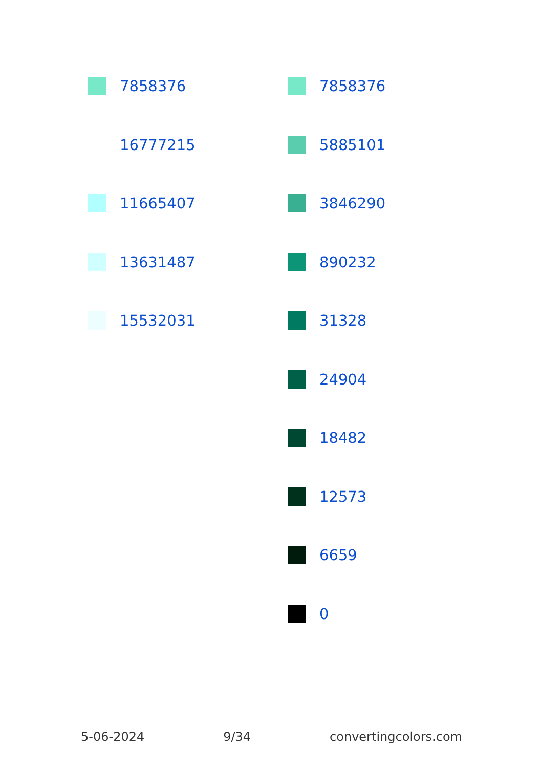7858376
16777215
11665407
13631487
15532031
7858376
5885101
3846290
890232
31328
24904
18482
12573
6659
0
5-06-2024 9/34 convertingcolors.com